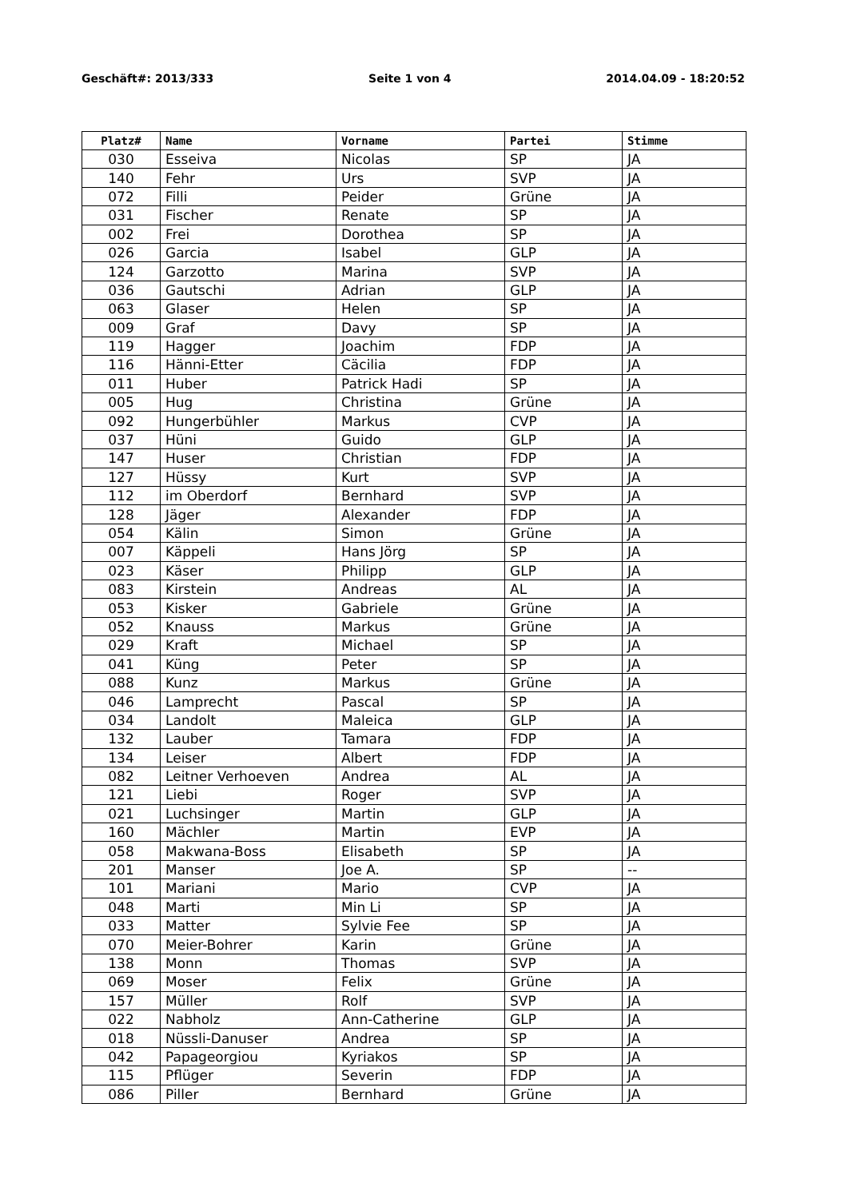Geschäft#: 2013/333 Seite 1 von 4 2014.04.09 - 18:20:52
| Platz# | Name | Vorname | Partei | Stimme |
| --- | --- | --- | --- | --- |
| 030 | Esseiva | Nicolas | SP | JA |
| 140 | Fehr | Urs | SVP | JA |
| 072 | Filli | Peider | Grüne | JA |
| 031 | Fischer | Renate | SP | JA |
| 002 | Frei | Dorothea | SP | JA |
| 026 | Garcia | Isabel | GLP | JA |
| 124 | Garzotto | Marina | SVP | JA |
| 036 | Gautschi | Adrian | GLP | JA |
| 063 | Glaser | Helen | SP | JA |
| 009 | Graf | Davy | SP | JA |
| 119 | Hagger | Joachim | FDP | JA |
| 116 | Hänni-Etter | Cäcilia | FDP | JA |
| 011 | Huber | Patrick Hadi | SP | JA |
| 005 | Hug | Christina | Grüne | JA |
| 092 | Hungerbühler | Markus | CVP | JA |
| 037 | Hüni | Guido | GLP | JA |
| 147 | Huser | Christian | FDP | JA |
| 127 | Hüssy | Kurt | SVP | JA |
| 112 | im Oberdorf | Bernhard | SVP | JA |
| 128 | Jäger | Alexander | FDP | JA |
| 054 | Kälin | Simon | Grüne | JA |
| 007 | Käppeli | Hans Jörg | SP | JA |
| 023 | Käser | Philipp | GLP | JA |
| 083 | Kirstein | Andreas | AL | JA |
| 053 | Kisker | Gabriele | Grüne | JA |
| 052 | Knauss | Markus | Grüne | JA |
| 029 | Kraft | Michael | SP | JA |
| 041 | Küng | Peter | SP | JA |
| 088 | Kunz | Markus | Grüne | JA |
| 046 | Lamprecht | Pascal | SP | JA |
| 034 | Landolt | Maleica | GLP | JA |
| 132 | Lauber | Tamara | FDP | JA |
| 134 | Leiser | Albert | FDP | JA |
| 082 | Leitner Verhoeven | Andrea | AL | JA |
| 121 | Liebi | Roger | SVP | JA |
| 021 | Luchsinger | Martin | GLP | JA |
| 160 | Mächler | Martin | EVP | JA |
| 058 | Makwana-Boss | Elisabeth | SP | JA |
| 201 | Manser | Joe A. | SP | -- |
| 101 | Mariani | Mario | CVP | JA |
| 048 | Marti | Min Li | SP | JA |
| 033 | Matter | Sylvie Fee | SP | JA |
| 070 | Meier-Bohrer | Karin | Grüne | JA |
| 138 | Monn | Thomas | SVP | JA |
| 069 | Moser | Felix | Grüne | JA |
| 157 | Müller | Rolf | SVP | JA |
| 022 | Nabholz | Ann-Catherine | GLP | JA |
| 018 | Nüssli-Danuser | Andrea | SP | JA |
| 042 | Papageorgiou | Kyriakos | SP | JA |
| 115 | Pflüger | Severin | FDP | JA |
| 086 | Piller | Bernhard | Grüne | JA |